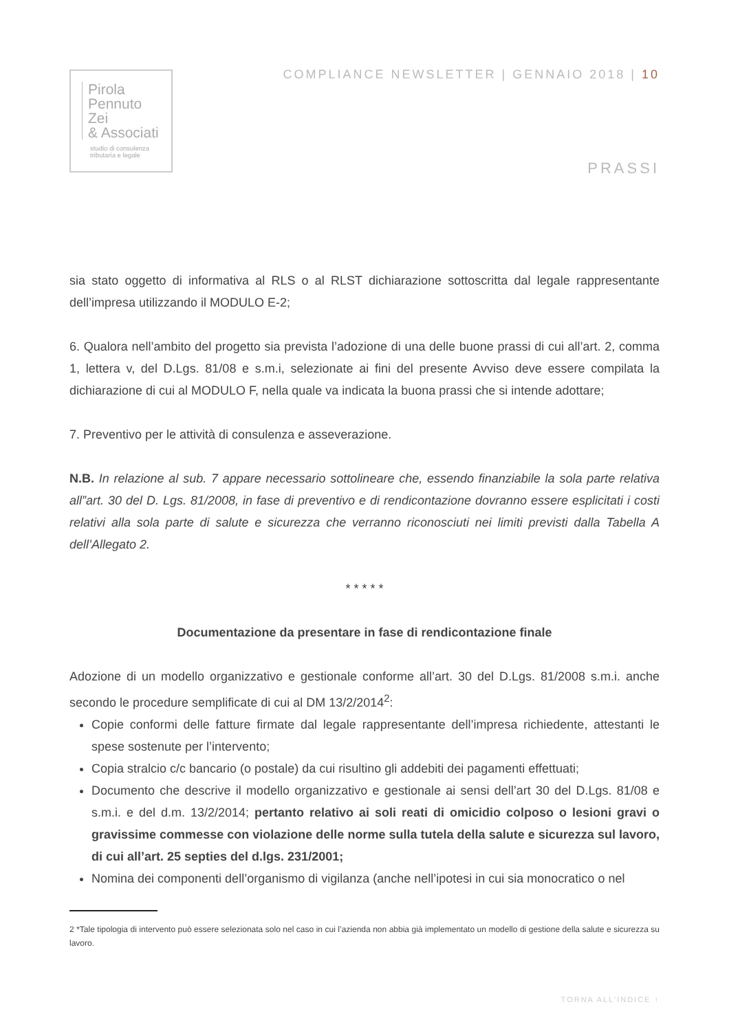Pirola
Pennuto
Zei
& Associati
studio di consulenza
tributaria e legale
COMPLIANCE NEWSLETTER | GENNAIO 2018 | 10
PRASSI
sia stato oggetto di informativa al RLS o al RLST dichiarazione sottoscritta dal legale rappresentante dell’impresa utilizzando il MODULO E-2;
6. Qualora nell’ambito del progetto sia prevista l’adozione di una delle buone prassi di cui all’art. 2, comma 1, lettera v, del D.Lgs. 81/08 e s.m.i, selezionate ai fini del presente Avviso deve essere compilata la dichiarazione di cui al MODULO F, nella quale va indicata la buona prassi che si intende adottare;
7. Preventivo per le attività di consulenza e asseverazione.
N.B. In relazione al sub. 7 appare necessario sottolineare che, essendo finanziabile la sola parte relativa all”art. 30 del D. Lgs. 81/2008, in fase di preventivo e di rendicontazione dovranno essere esplicitati i costi relativi alla sola parte di salute e sicurezza che verranno riconosciuti nei limiti previsti dalla Tabella A dell’Allegato 2.
* * * * *
Documentazione da presentare in fase di rendicontazione finale
Adozione di un modello organizzativo e gestionale conforme all’art. 30 del D.Lgs. 81/2008 s.m.i. anche secondo le procedure semplificate di cui al DM 13/2/2014<sup>2</sup>:
Copie conformi delle fatture firmate dal legale rappresentante dell’impresa richiedente, attestanti le spese sostenute per l’intervento;
Copia stralcio c/c bancario (o postale) da cui risultino gli addebiti dei pagamenti effettuati;
Documento che descrive il modello organizzativo e gestionale ai sensi dell’art 30 del D.Lgs. 81/08 e s.m.i. e del d.m. 13/2/2014; pertanto relativo ai soli reati di omicidio colposo o lesioni gravi o gravissime commesse con violazione delle norme sulla tutela della salute e sicurezza sul lavoro, di cui all’art. 25 septies del d.lgs. 231/2001;
Nomina dei componenti dell’organismo di vigilanza (anche nell’ipotesi in cui sia monocratico o nel
2 *Tale tipologia di intervento può essere selezionata solo nel caso in cui l’azienda non abbia già implementato un modello di gestione della salute e sicurezza su lavoro.
TORNA ALL’INDICE ↑